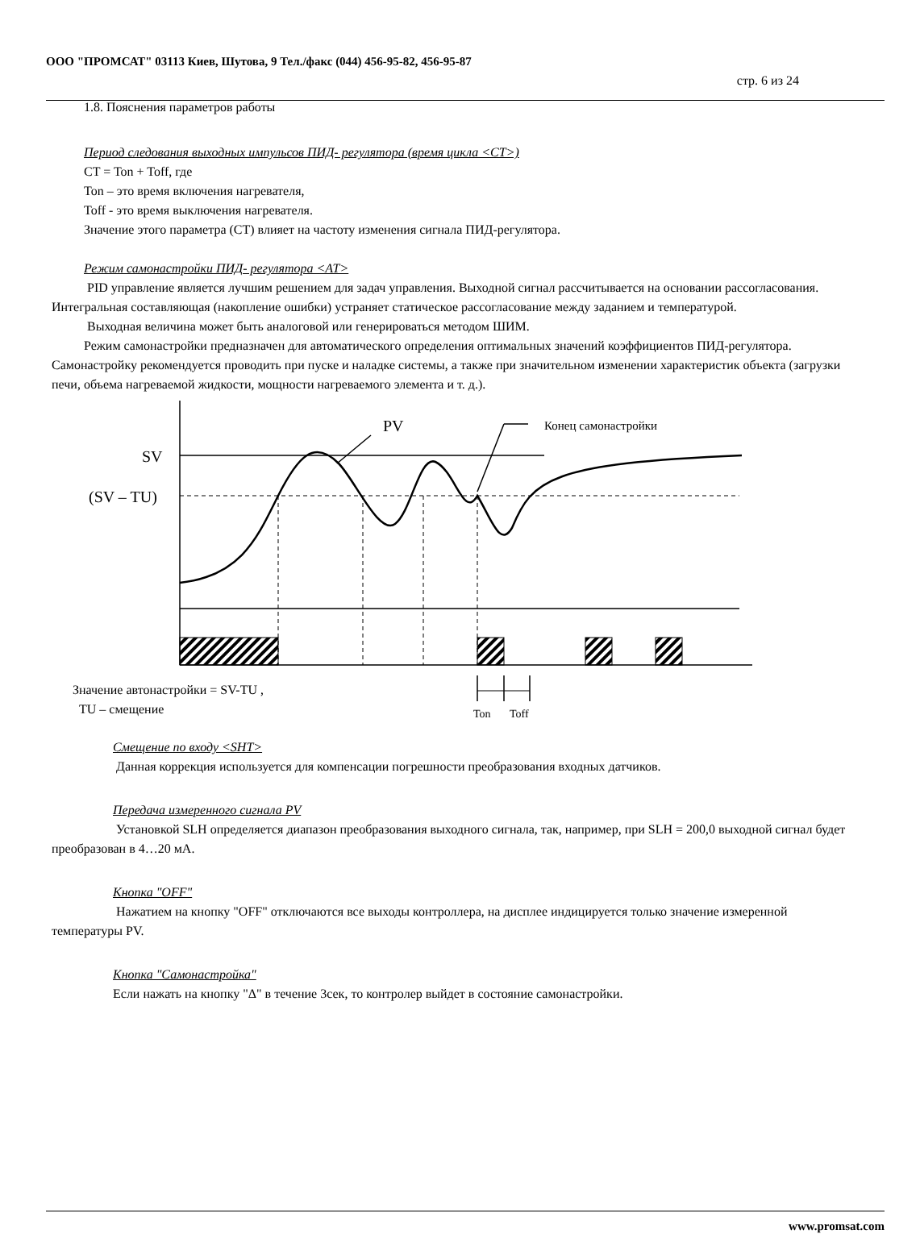ООО "ПРОМСАТ" 03113 Киев, Шутова, 9 Тел./факс (044) 456-95-82, 456-95-87
стр. 6 из 24
1.8. Пояснения параметров работы
Период следования выходных импульсов ПИД- регулятора (время цикла <CT>)
CT = Ton + Toff, где
Ton – это время включения нагревателя,
Toff - это время выключения нагревателя.
Значение этого параметра (CT) влияет на частоту изменения сигнала ПИД-регулятора.
Режим самонастройки ПИД- регулятора <AT>
PID управление является лучшим решением для задач управления. Выходной сигнал рассчитывается на основании рассогласования. Интегральная составляющая (накопление ошибки) устраняет статическое рассогласование между заданием и температурой.
Выходная величина может быть аналоговой или генерироваться методом ШИМ.
Режим самонастройки предназначен для автоматического определения оптимальных значений коэффициентов ПИД-регулятора. Самонастройку рекомендуется проводить при пуске и наладке системы, а также при значительном изменении характеристик объекта (загрузки печи, объема нагреваемой жидкости, мощности нагреваемого элемента и т. д.).
SV
(SV – TU)
PV
Конец самонастройки
Значение автонастройки = SV-TU ,
TU – смещение
Ton
Toff
Смещение по входу <SHT>
Данная коррекция используется для компенсации погрешности преобразования входных датчиков.
Передача измеренного сигнала PV
Установкой SLH определяется диапазон преобразования выходного сигнала, так, например, при SLH = 200,0 выходной сигнал будет преобразован в 4…20 мА.
Кнопка "OFF"
Нажатием на кнопку "OFF" отключаются все выходы контроллера, на дисплее индицируется только значение измеренной температуры PV.
Кнопка "Самонастройка"
Если нажать на кнопку "Δ" в течение 3сек, то контролер выйдет в состояние самонастройки.
www.promsat.com